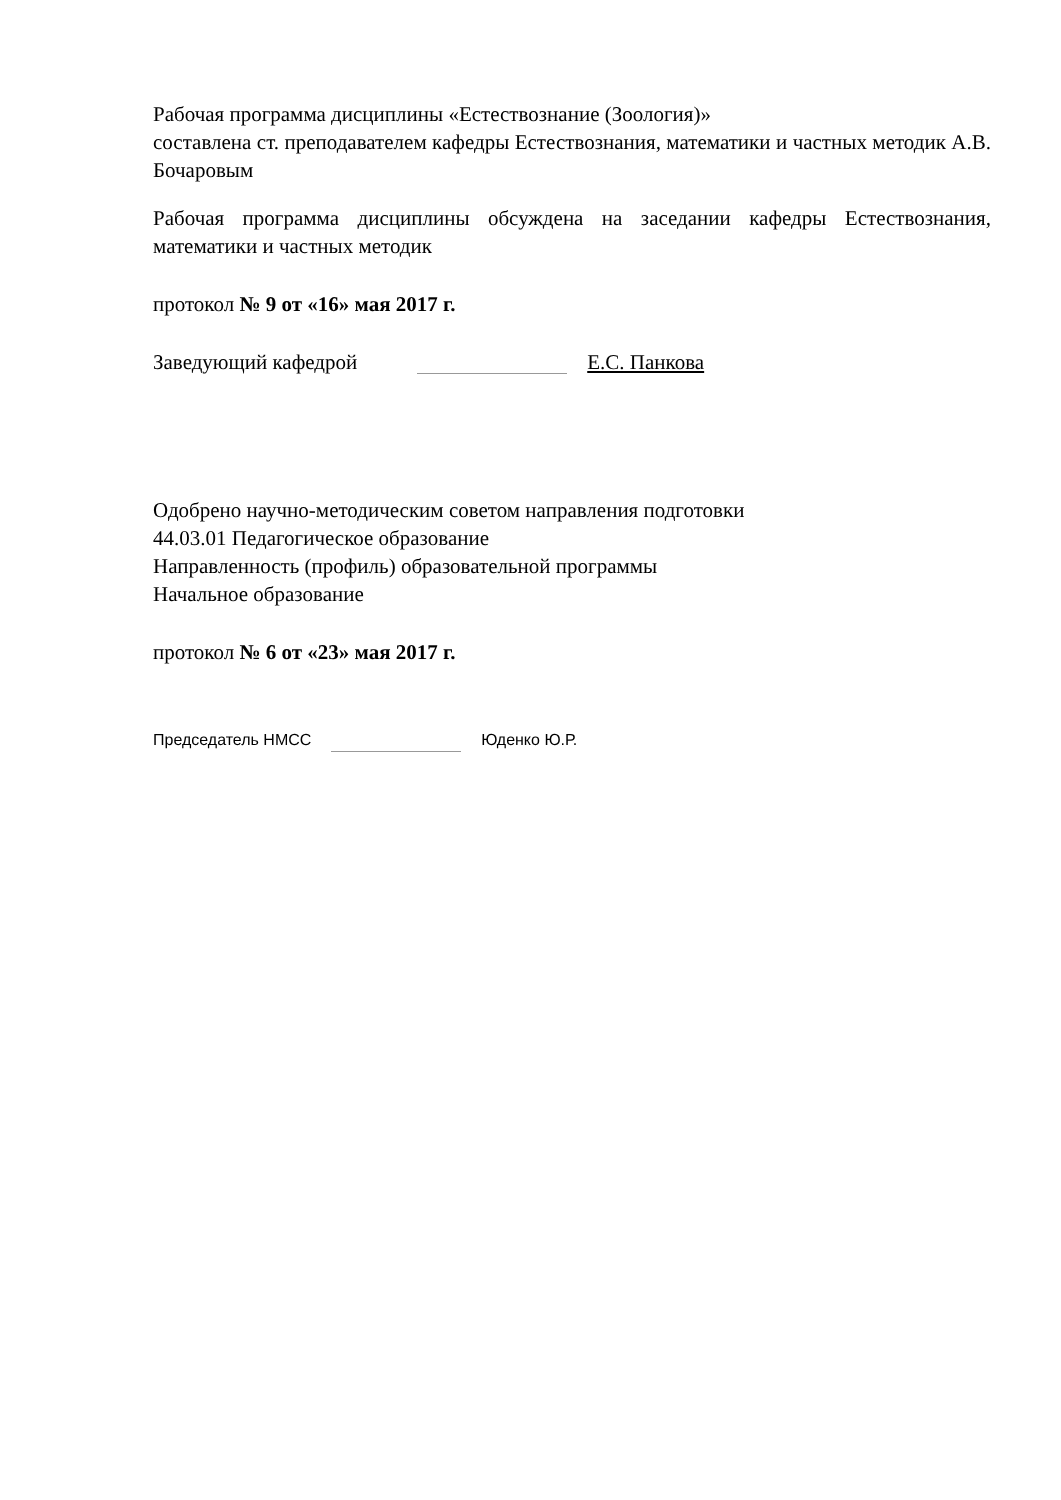Рабочая программа дисциплины «Естествознание (Зоология)»
составлена ст. преподавателем кафедры Естествознания, математики и частных методик А.В. Бочаровым
Рабочая программа дисциплины обсуждена на заседании кафедры Естествознания, математики и частных методик
протокол № 9 от «16» мая 2017 г.
Заведующий кафедрой Е.С. Панкова
Одобрено научно-методическим советом направления подготовки
44.03.01 Педагогическое образование
Направленность (профиль) образовательной программы
Начальное образование
протокол № 6 от «23» мая 2017 г.
Председатель НМСС Юденко Ю.Р.